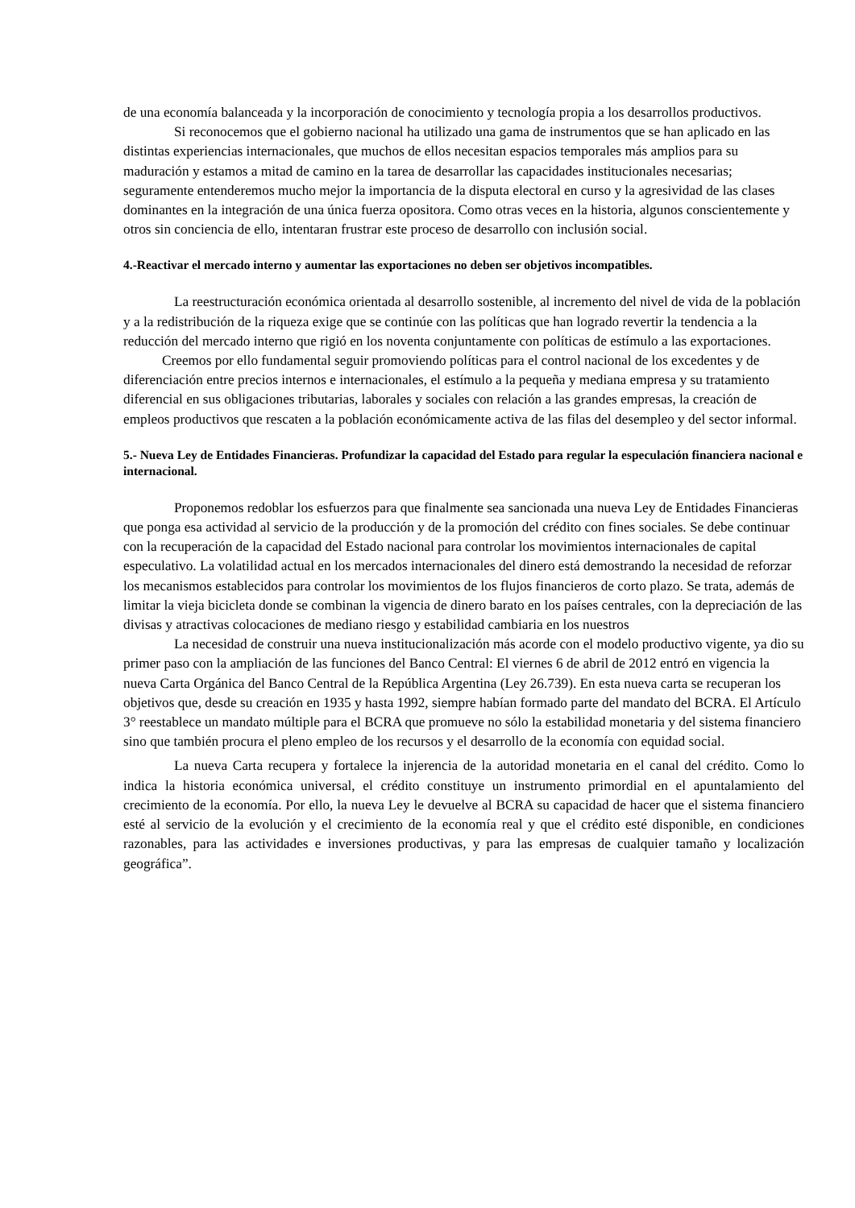de una economía balanceada y la incorporación de conocimiento y tecnología propia a los desarrollos productivos.
Si reconocemos que el gobierno nacional ha utilizado una gama de instrumentos que se han aplicado en las distintas experiencias internacionales, que muchos de ellos necesitan espacios temporales más amplios para su maduración y estamos a mitad de camino en la tarea de desarrollar las capacidades institucionales necesarias; seguramente entenderemos mucho mejor la importancia de la disputa electoral en curso y la agresividad de las clases dominantes en la integración de una única fuerza opositora. Como otras veces en la historia, algunos conscientemente y otros sin conciencia de ello, intentaran frustrar este proceso de desarrollo con inclusión social.
4.-Reactivar el mercado interno y aumentar las exportaciones no deben ser objetivos incompatibles.
La reestructuración económica orientada al desarrollo sostenible, al incremento del nivel de vida de la población y a la redistribución de la riqueza exige que se continúe con las políticas que han logrado revertir la tendencia a la reducción del mercado interno que rigió en los noventa conjuntamente con políticas de estímulo a las exportaciones.
Creemos por ello fundamental seguir promoviendo políticas para el control nacional de los excedentes y de diferenciación entre precios internos e internacionales, el estímulo a la pequeña y mediana empresa y su tratamiento diferencial en sus obligaciones tributarias, laborales y sociales con relación a las grandes empresas, la creación de empleos productivos que rescaten a la población económicamente activa de las filas del desempleo y del sector informal.
5.- Nueva Ley de Entidades Financieras. Profundizar la capacidad del Estado para regular la especulación financiera nacional e internacional.
Proponemos redoblar los esfuerzos para que finalmente sea sancionada una nueva Ley de Entidades Financieras que ponga esa actividad al servicio de la producción y de la promoción del crédito con fines sociales. Se debe continuar con la recuperación de la capacidad del Estado nacional para controlar los movimientos internacionales de capital especulativo. La volatilidad actual en los mercados internacionales del dinero está demostrando la necesidad de reforzar los mecanismos establecidos para controlar los movimientos de los flujos financieros de corto plazo. Se trata, además de limitar la vieja bicicleta donde se combinan la vigencia de dinero barato en los países centrales, con la depreciación de las divisas y atractivas colocaciones de mediano riesgo y estabilidad cambiaria en los nuestros
La necesidad de construir una nueva institucionalización más acorde con el modelo productivo vigente, ya dio su primer paso con la ampliación de las funciones del Banco Central: El viernes 6 de abril de 2012 entró en vigencia la nueva Carta Orgánica del Banco Central de la República Argentina (Ley 26.739). En esta nueva carta se recuperan los objetivos que, desde su creación en 1935 y hasta 1992, siempre habían formado parte del mandato del BCRA. El Artículo 3° reestablece un mandato múltiple para el BCRA que promueve no sólo la estabilidad monetaria y del sistema financiero sino que también procura el pleno empleo de los recursos y el desarrollo de la economía con equidad social.
La nueva Carta recupera y fortalece la injerencia de la autoridad monetaria en el canal del crédito. Como lo indica la historia económica universal, el crédito constituye un instrumento primordial en el apuntalamiento del crecimiento de la economía. Por ello, la nueva Ley le devuelve al BCRA su capacidad de hacer que el sistema financiero esté al servicio de la evolución y el crecimiento de la economía real y que el crédito esté disponible, en condiciones razonables, para las actividades e inversiones productivas, y para las empresas de cualquier tamaño y localización geográfica”.